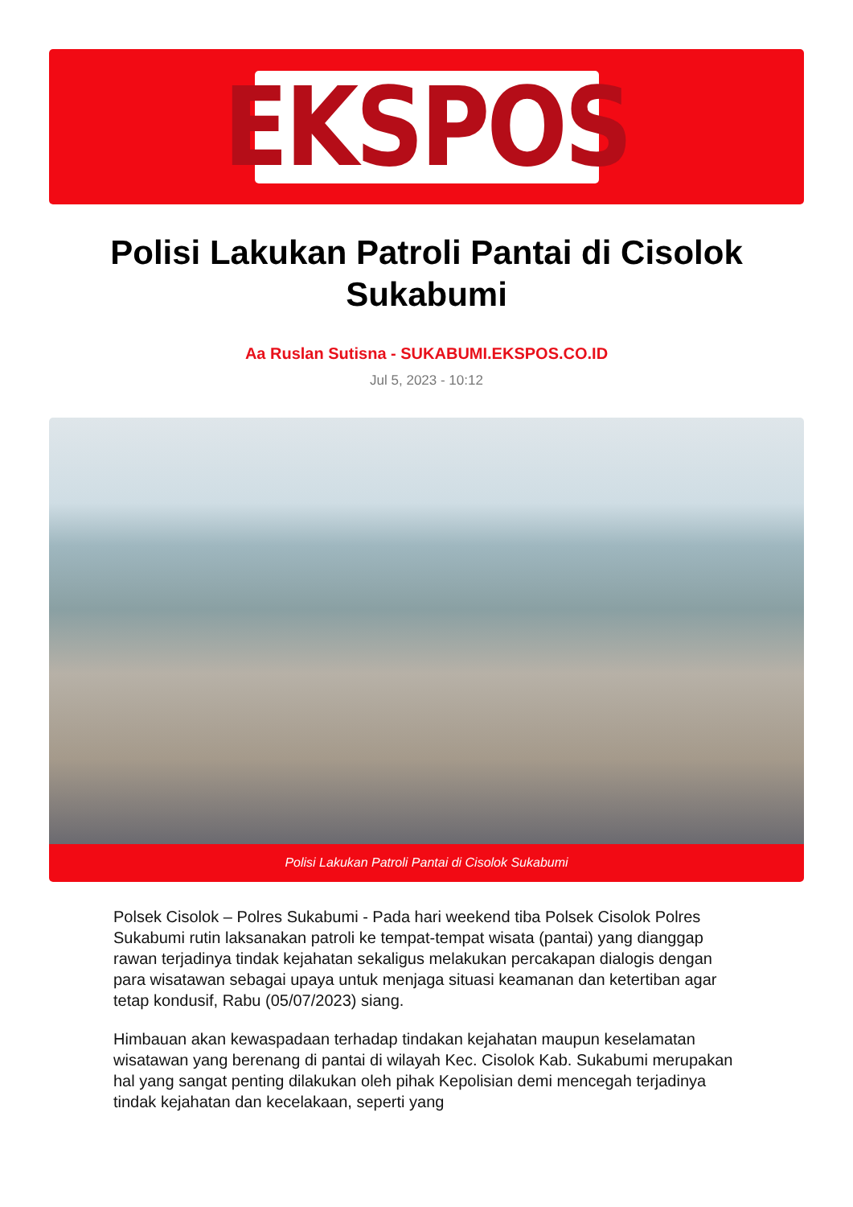EKSPOS
Polisi Lakukan Patroli Pantai di Cisolok Sukabumi
Aa Ruslan Sutisna - SUKABUMI.EKSPOS.CO.ID
Jul 5, 2023 - 10:12
Polisi Lakukan Patroli Pantai di Cisolok Sukabumi
Polsek Cisolok – Polres Sukabumi - Pada hari weekend tiba Polsek Cisolok Polres Sukabumi rutin laksanakan patroli ke tempat-tempat wisata (pantai) yang dianggap rawan terjadinya tindak kejahatan sekaligus melakukan percakapan dialogis dengan para wisatawan sebagai upaya untuk menjaga situasi keamanan dan ketertiban agar tetap kondusif, Rabu (05/07/2023) siang.
Himbauan akan kewaspadaan terhadap tindakan kejahatan maupun keselamatan wisatawan yang berenang di pantai di wilayah Kec. Cisolok Kab. Sukabumi merupakan hal yang sangat penting dilakukan oleh pihak Kepolisian demi mencegah terjadinya tindak kejahatan dan kecelakaan, seperti yang